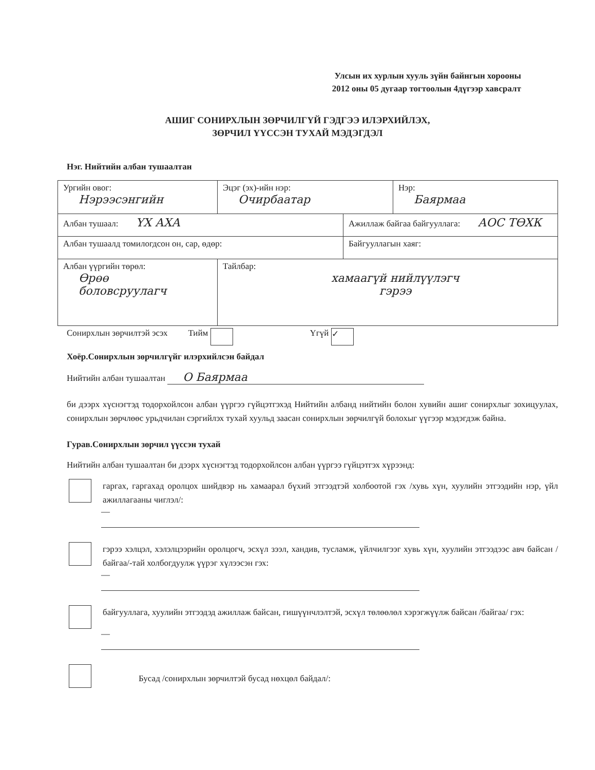Улсын их хурлын хууль зүйн байнгын хорооны
2012 оны 05 дугаар тогтоолын 4дүгээр хавсралт
АШИГ СОНИРХЛЫН ЗӨРЧИЛГҮЙ ГЭДГЭЭ ИЛЭРХИЙЛЭХ,
ЗӨРЧИЛ ҮҮССЭН ТУХАЙ МЭДЭГДЭЛ
Нэг. Нийтийн албан тушаалтан
| Ургийн овог: Нэрээсэнгийн | Эцэг (эх)-ийн нэр: Очирбаатар | | Нэр: Баярмаа |
| Албан тушаал: ҮХ АХА | | Ажиллаж байгаа байгууллага: АОС ТӨХК | |
| Албан тушаалд томилогдсон он, сар, өдөр: | | Байгууллагын хаяг: | |
| Албан үүргийн төрөл: Өрөө боловсруулагч | Тайлбар: хамаагүй нийлүүлэгч гэрээ | | |
Сонирхлын зөрчилтэй эсэх Тийм Үгүй ✓
Хоёр.Сонирхлын зөрчилгүйг илэрхийлсэн байдал
Нийтийн албан тушаалтан О Баярмаа
би дээрх хүснэгтэд тодорхойлсон албан үүргээ гүйцэтгэхэд Нийтийн албанд нийтийн болон хувийн ашиг сонирхлыг зохицуулах, сонирхлын зөрчлөөс урьдчилан сэргийлэх тухай хуульд заасан сонирхлын зөрчилгүй болохыг үүгээр мэдэгдэж байна.
Гурав.Сонирхлын зөрчил үүссэн тухай
Нийтийн албан тушаалтан би дээрх хүснэгтэд тодорхойлсон албан үүргээ гүйцэтгэх хүрээнд:
гаргах, гаргахад оролцох шийдвэр нь хамаарал бүхий этгээдтэй холбоотой гэх /хувь хүн, хуулийн этгээдийн нэр, үйл ажиллагааны чиглэл/:
—
гэрээ хэлцэл, хэлэлцээрийн оролцогч, эсхүл зээл, хандив, тусламж, үйлчилгээг хувь хүн, хуулийн этгээдээс авч байсан /байгаа/-тай холбогдуулж үүрэг хүлээсэн гэх:
—
байгууллага, хуулийн этгээдэд ажиллаж байсан, гишүүнчлэлтэй, эсхүл төлөөлөл хэрэгжүүлж байсан /байгаа/ гэх:
—
Бусад /сонирхлын зөрчилтэй бусад нөхцөл байдал/: